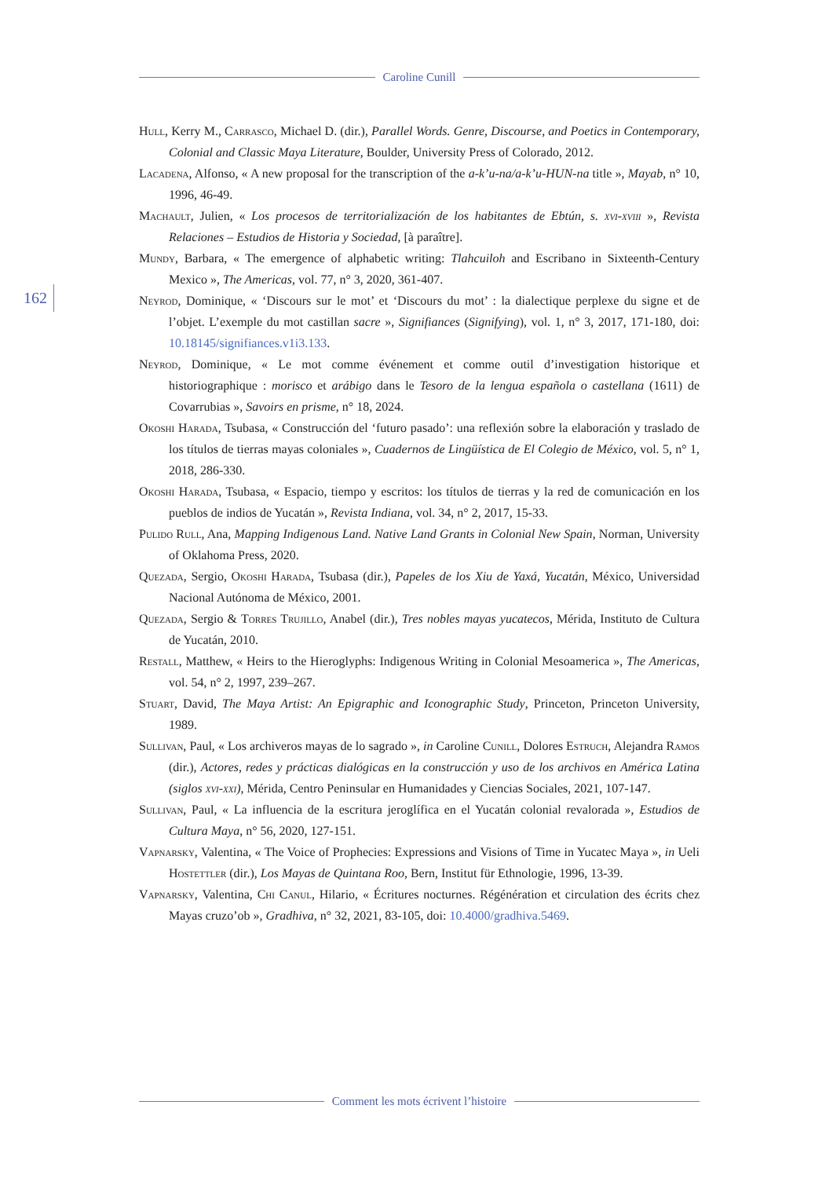Caroline Cunill
162
Hull, Kerry M., Carrasco, Michael D. (dir.), Parallel Words. Genre, Discourse, and Poetics in Contemporary, Colonial and Classic Maya Literature, Boulder, University Press of Colorado, 2012.
Lacadena, Alfonso, « A new proposal for the transcription of the a-k’u-na/a-k’u-HUN-na title », Mayab, n° 10, 1996, 46-49.
Machault, Julien, « Los procesos de territorialización de los habitantes de Ebtún, s. xvi-xviii », Revista Relaciones – Estudios de Historia y Sociedad, [à paraître].
Mundy, Barbara, « The emergence of alphabetic writing: Tlahcuiloh and Escribano in Sixteenth-Century Mexico », The Americas, vol. 77, n° 3, 2020, 361-407.
Neyrod, Dominique, « ‘Discours sur le mot’ et ‘Discours du mot’ : la dialectique perplexe du signe et de l’objet. L’exemple du mot castillan sacre », Signifiances (Signifying), vol. 1, n° 3, 2017, 171-180, doi: 10.18145/signifiances.v1i3.133.
Neyrod, Dominique, « Le mot comme événement et comme outil d’investigation historique et historiographique : morisco et arábigo dans le Tesoro de la lengua española o castellana (1611) de Covarrubias », Savoirs en prisme, n° 18, 2024.
Okoshi Harada, Tsubasa, « Construcción del ‘futuro pasado’: una reflexión sobre la elaboración y traslado de los títulos de tierras mayas coloniales », Cuadernos de Lingüística de El Colegio de México, vol. 5, n° 1, 2018, 286-330.
Okoshi Harada, Tsubasa, « Espacio, tiempo y escritos: los títulos de tierras y la red de comunicación en los pueblos de indios de Yucatán », Revista Indiana, vol. 34, n° 2, 2017, 15-33.
Pulido Rull, Ana, Mapping Indigenous Land. Native Land Grants in Colonial New Spain, Norman, University of Oklahoma Press, 2020.
Quezada, Sergio, Okoshi Harada, Tsubasa (dir.), Papeles de los Xiu de Yaxá, Yucatán, México, Universidad Nacional Autónoma de México, 2001.
Quezada, Sergio & Torres Trujillo, Anabel (dir.), Tres nobles mayas yucatecos, Mérida, Instituto de Cultura de Yucatán, 2010.
Restall, Matthew, « Heirs to the Hieroglyphs: Indigenous Writing in Colonial Mesoamerica », The Americas, vol. 54, n° 2, 1997, 239–267.
Stuart, David, The Maya Artist: An Epigraphic and Iconographic Study, Princeton, Princeton University, 1989.
Sullivan, Paul, « Los archiveros mayas de lo sagrado », in Caroline Cunill, Dolores Estruch, Alejandra Ramos (dir.), Actores, redes y prácticas dialógicas en la construcción y uso de los archivos en América Latina (siglos xvi-xxi), Mérida, Centro Peninsular en Humanidades y Ciencias Sociales, 2021, 107-147.
Sullivan, Paul, « La influencia de la escritura jeroglífica en el Yucatán colonial revalorada », Estudios de Cultura Maya, n° 56, 2020, 127-151.
Vapnarsky, Valentina, « The Voice of Prophecies: Expressions and Visions of Time in Yucatec Maya », in Ueli Hostettler (dir.), Los Mayas de Quintana Roo, Bern, Institut für Ethnologie, 1996, 13-39.
Vapnarsky, Valentina, Chi Canul, Hilario, « Écritures nocturnes. Régénération et circulation des écrits chez Mayas cruzo’ob », Gradhiva, n° 32, 2021, 83-105, doi: 10.4000/gradhiva.5469.
Comment les mots écrivent l’histoire